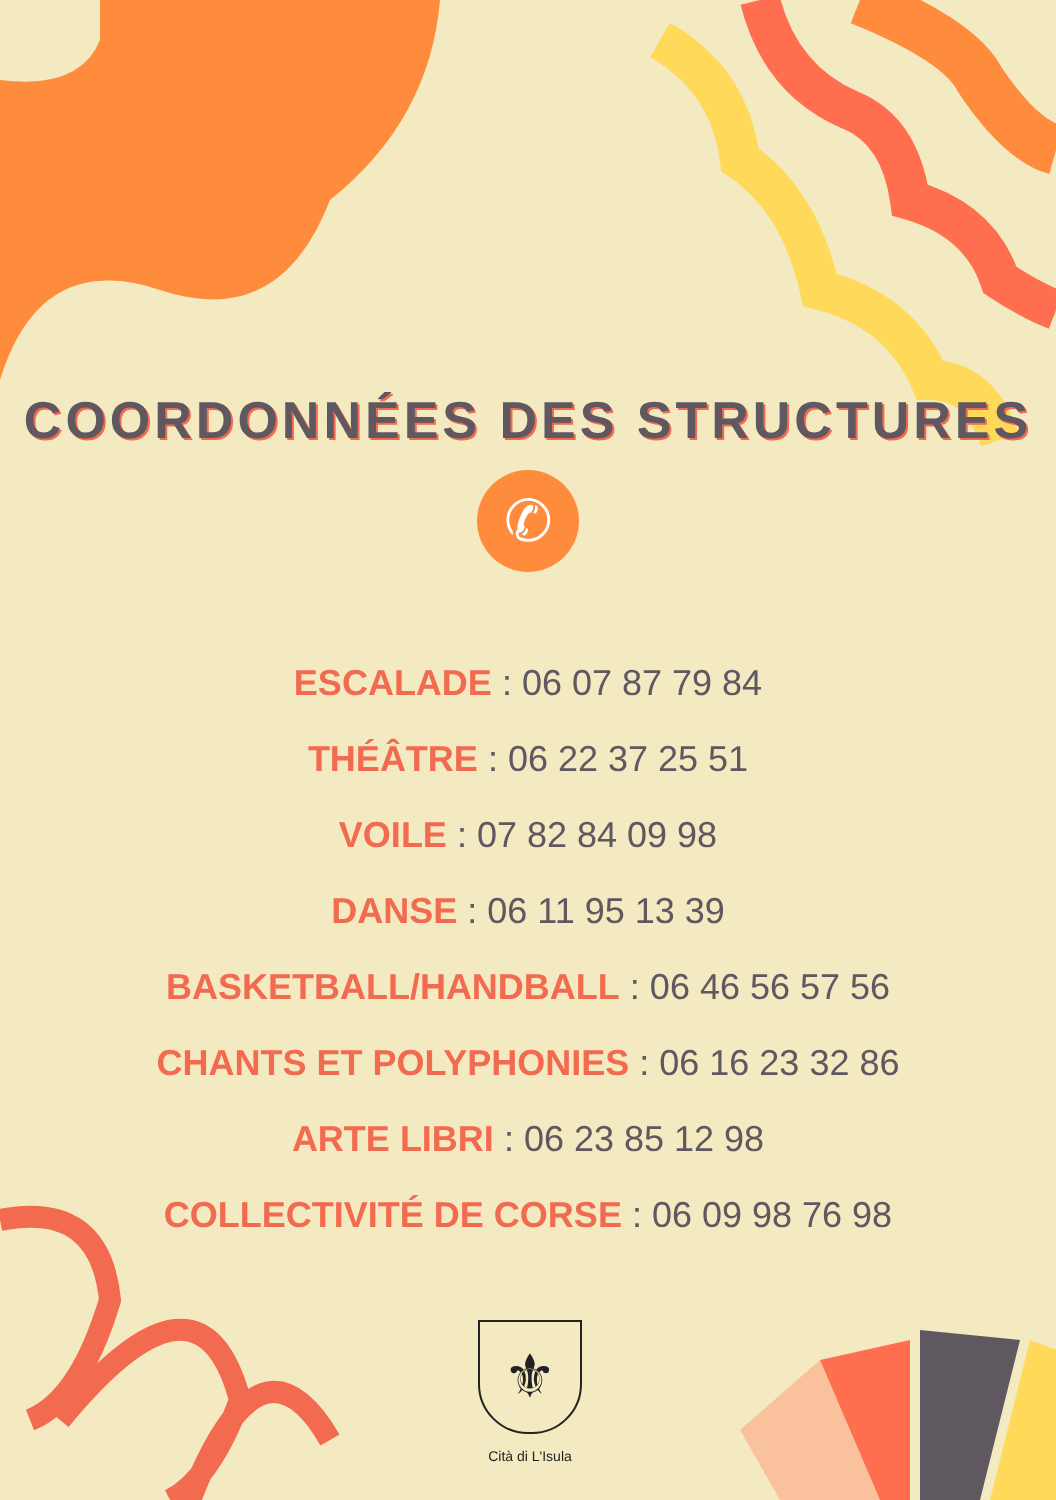COORDONNÉES DES STRUCTURES
✆
ESCALADE : 06 07 87 79 84
THÉÂTRE : 06 22 37 25 51
VOILE : 07 82 84 09 98
DANSE : 06 11 95 13 39
BASKETBALL/HANDBALL : 06 46 56 57 56
CHANTS ET POLYPHONIES : 06 16 23 32 86
ARTE LIBRI : 06 23 85 12 98
COLLECTIVITÉ DE CORSE : 06 09 98 76 98
⚜
Cità di L'Isula